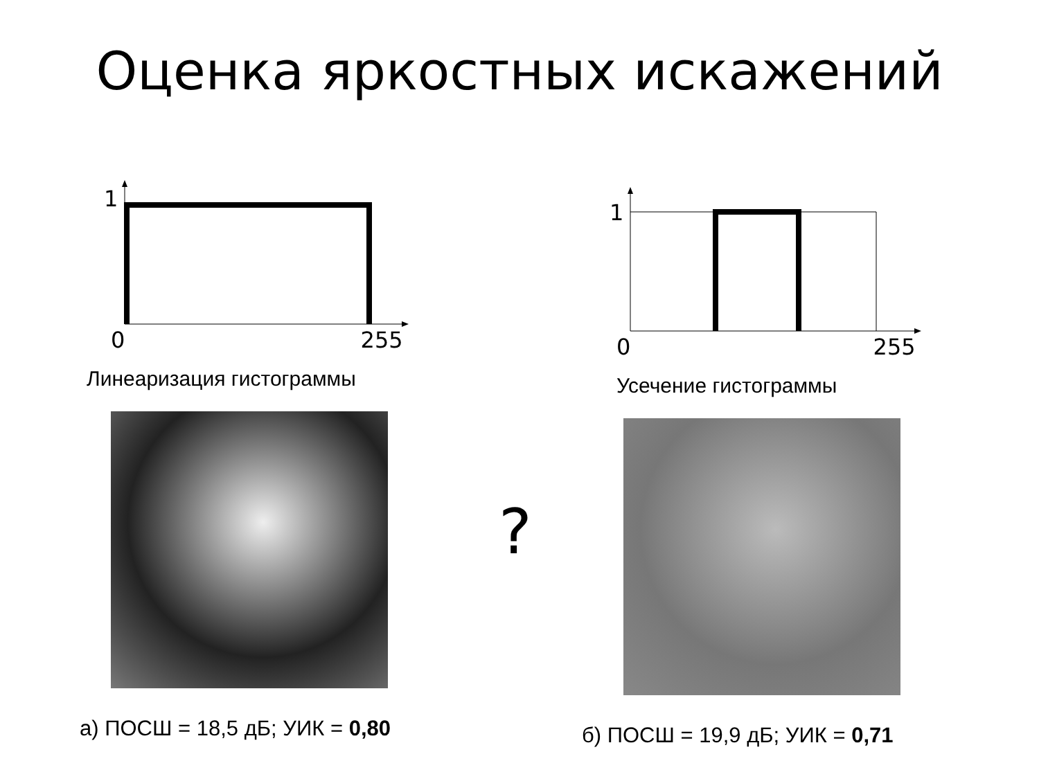Оценка яркостных искажений
1
0 255
Линеаризация гистограммы
а) ПОСШ = 18,5 дБ; УИК = 0,80
1
0 255
Усечение гистограммы
б) ПОСШ = 19,9 дБ; УИК = 0,71
?